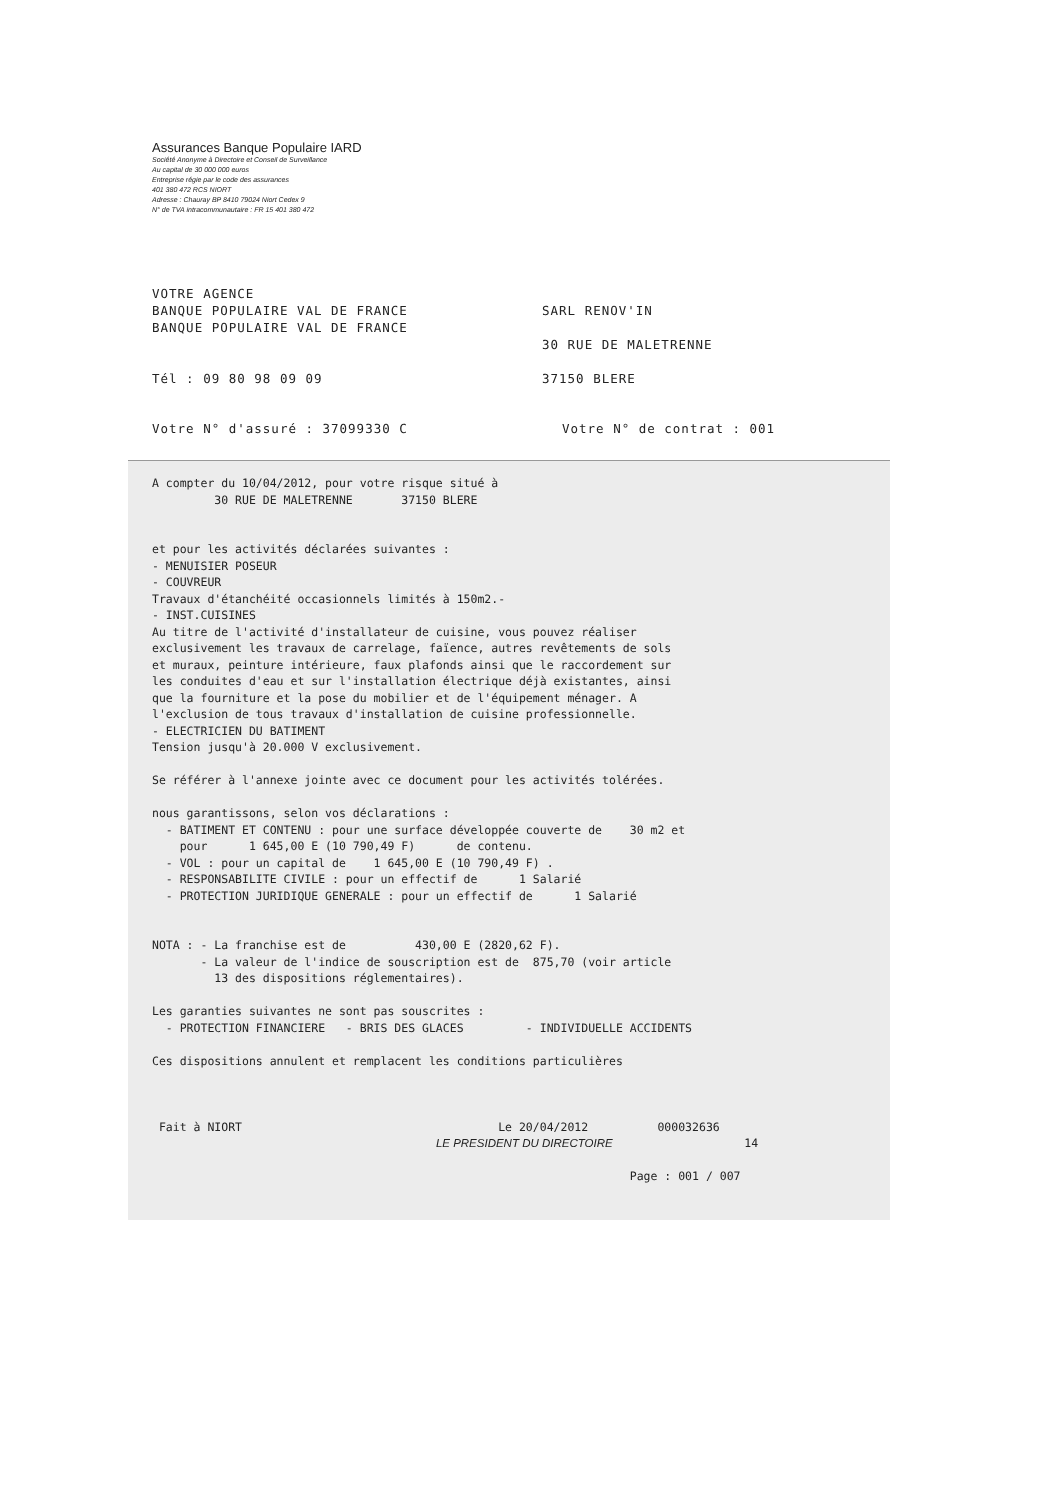Assurances Banque Populaire IARD
Société Anonyme à Directoire et Conseil de Surveillance
Au capital de 30 000 000 euros
Entreprise régie par le code des assurances
401 380 472 RCS NIORT
Adresse : Chauray BP 8410 79024 Niort Cedex 9
N° de TVA intracommunautaire : FR 15 401 380 472
VOTRE AGENCE
BANQUE POPULAIRE VAL DE FRANCE
BANQUE POPULAIRE VAL DE FRANCE
Tél : 09 80 98 09 09
SARL RENOV'IN
30 RUE DE MALETRENNE
37150 BLERE
Votre N° d'assuré : 37099330 C Votre N° de contrat : 001
A compter du 10/04/2012, pour votre risque situé à 30 RUE DE MALETRENNE 37150 BLERE et pour les activités déclarées suivantes : - MENUISIER POSEUR - COUVREUR Travaux d'étanchéité occasionnels limités à 150m2.- - INST.CUISINES Au titre de l'activité d'installateur de cuisine, vous pouvez réaliser exclusivement les travaux de carrelage, faïence, autres revêtements de sols et muraux, peinture intérieure, faux plafonds ainsi que le raccordement sur les conduites d'eau et sur l'installation électrique déjà existantes, ainsi que la fourniture et la pose du mobilier et de l'équipement ménager. A l'exclusion de tous travaux d'installation de cuisine professionnelle. - ELECTRICIEN DU BATIMENT Tension jusqu'à 20.000 V exclusivement. Se référer à l'annexe jointe avec ce document pour les activités tolérées. nous garantissons, selon vos déclarations : - BATIMENT ET CONTENU : pour une surface développée couverte de 30 m2 et pour 1 645,00 E (10 790,49 F) de contenu. - VOL : pour un capital de 1 645,00 E (10 790,49 F) . - RESPONSABILITE CIVILE : pour un effectif de 1 Salarié - PROTECTION JURIDIQUE GENERALE : pour un effectif de 1 Salarié NOTA : - La franchise est de 430,00 E (2820,62 F). - La valeur de l'indice de souscription est de 875,70 (voir article 13 des dispositions réglementaires). Les garanties suivantes ne sont pas souscrites : - PROTECTION FINANCIERE - BRIS DES GLACES - INDIVIDUELLE ACCIDENTS Ces dispositions annulent et remplacent les conditions particulières Fait à NIORT Le 20/04/2012 000032636 LE PRESIDENT DU DIRECTOIRE 14 Page : 001 / 007